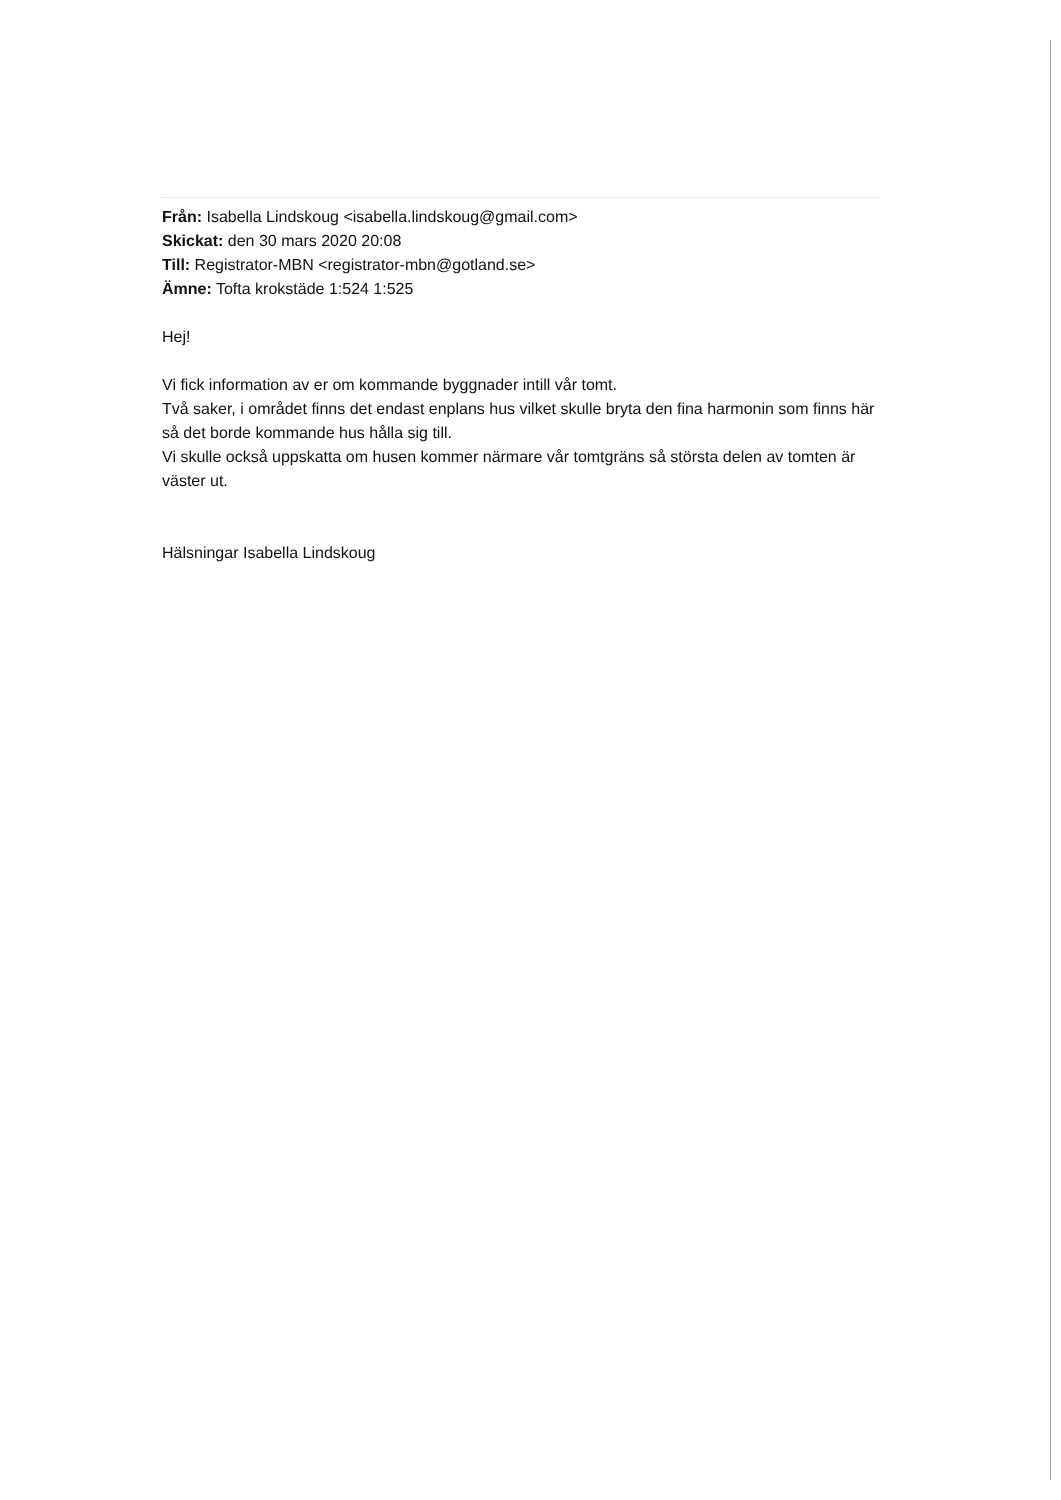Från: Isabella Lindskoug <isabella.lindskoug@gmail.com>
Skickat: den 30 mars 2020 20:08
Till: Registrator-MBN <registrator-mbn@gotland.se>
Ämne: Tofta krokstäde 1:524 1:525
Hej!
Vi fick information av er om kommande byggnader intill vår tomt.
Två saker, i området finns det endast enplans hus vilket skulle bryta den fina harmonin som finns här så det borde kommande hus hålla sig till.
Vi skulle också uppskatta om husen kommer närmare vår tomtgräns så största delen av tomten är väster ut.
Hälsningar Isabella Lindskoug